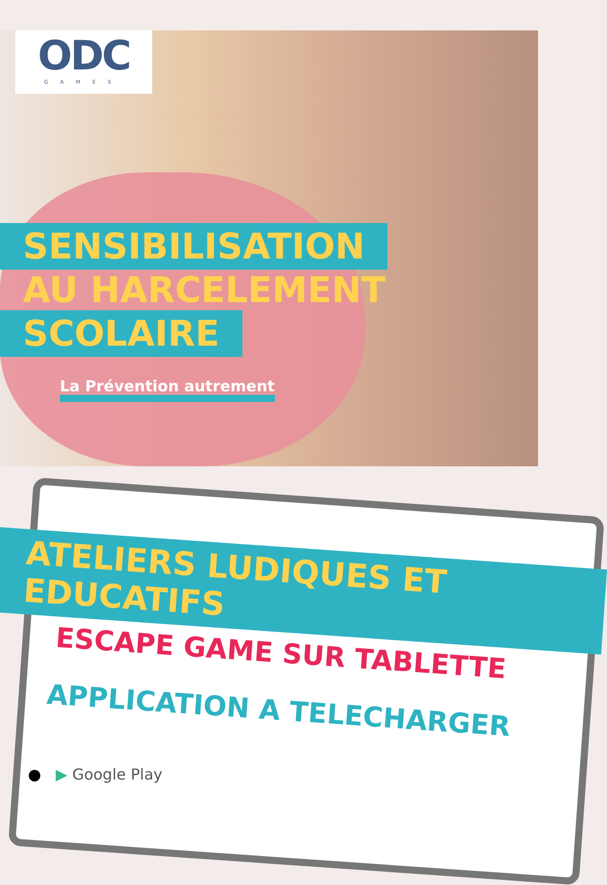ODC
GAMES
SENSIBILISATION
AU HARCELEMENT
SCOLAIRE
La Prévention autrement
ATELIERS LUDIQUES ET EDUCATIFS
ESCAPE GAME SUR TABLETTE
APPLICATION A TELECHARGER
● ▶ Google Play